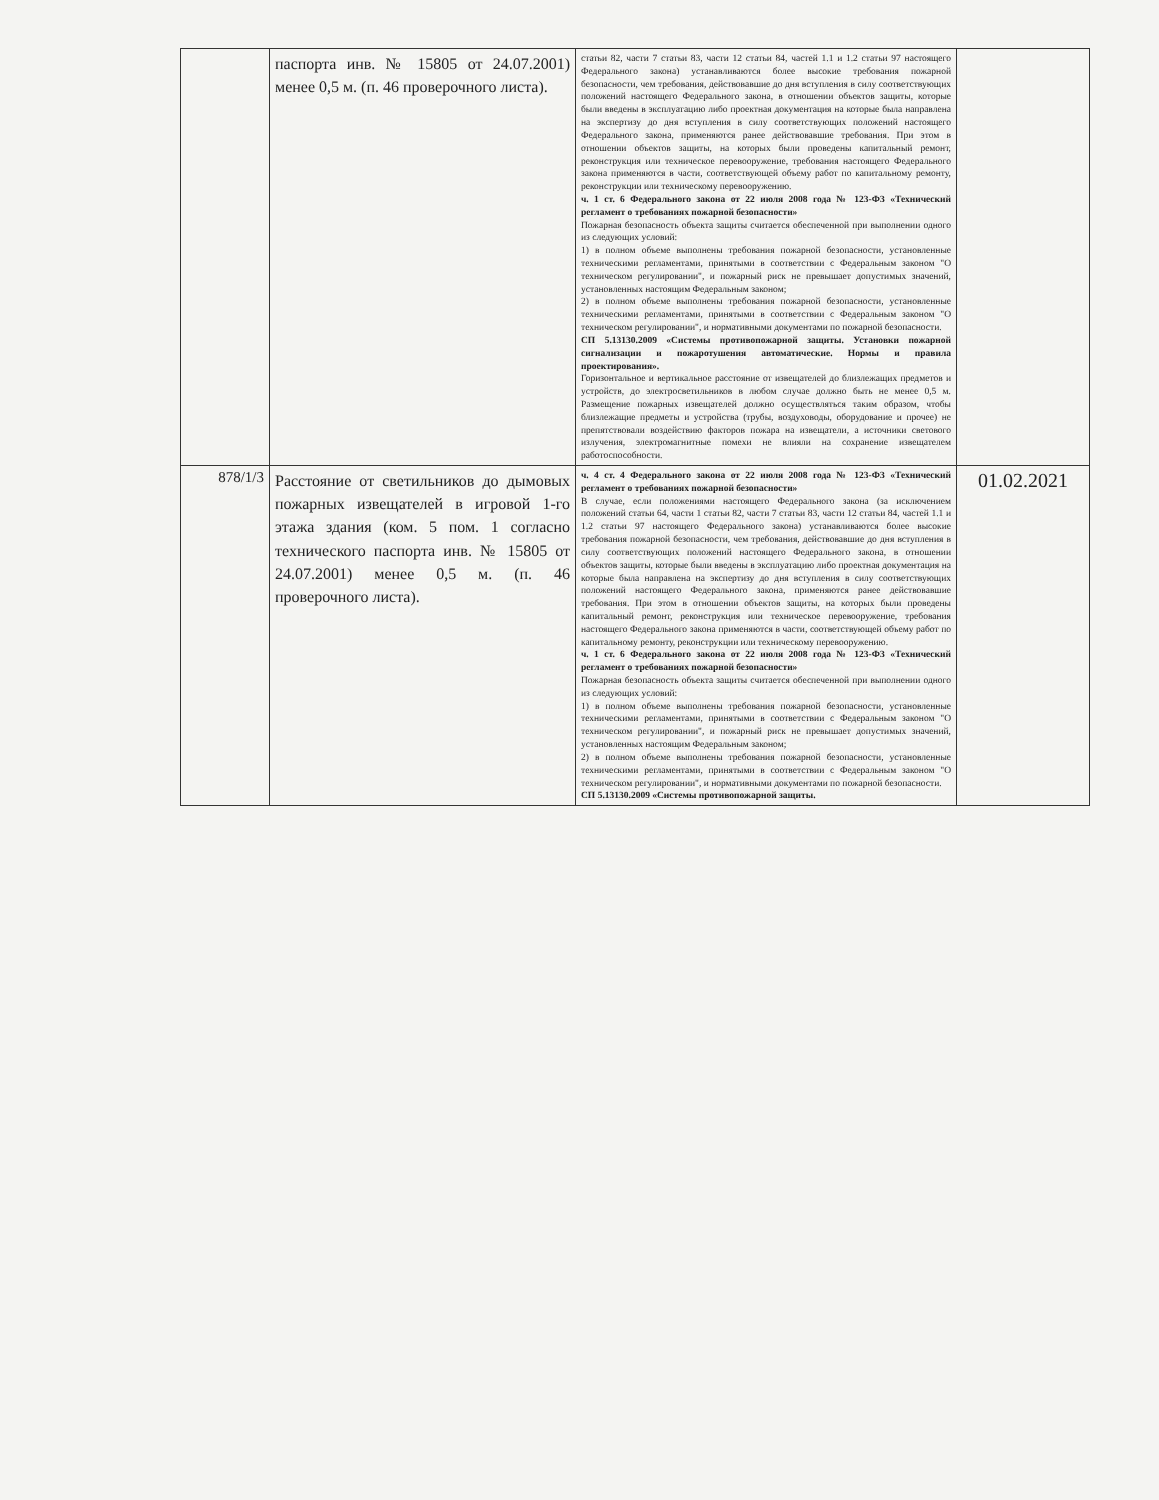| | паспорта инв. № 15805 от 24.07.2001) менее 0,5 м. (п. 46 проверочного листа). | статьи 82, части 7 статьи 83, части 12 статьи 84, частей 1.1 и 1.2 статьи 97 настоящего Федерального закона) устанавливаются более высокие требования пожарной безопасности, чем требования, действовавшие до дня вступления в силу соответствующих положений настоящего Федерального закона, в отношении объектов защиты, которые были введены в эксплуатацию либо проектная документация на которые была направлена на экспертизу до дня вступления в силу соответствующих положений настоящего Федерального закона, применяются ранее действовавшие требования. При этом в отношении объектов защиты, на которых были проведены капитальный ремонт, реконструкция или техническое перевооружение, требования настоящего Федерального закона применяются в части, соответствующей объему работ по капитальному ремонту, реконструкции или техническому перевооружению. ч. 1 ст. 6 Федерального закона от 22 июля 2008 года № 123-ФЗ «Технический регламент о требованиях пожарной безопасности» Пожарная безопасность объекта защиты считается обеспеченной при выполнении одного из следующих условий: 1) в полном объеме выполнены требования пожарной безопасности, установленные техническими регламентами, принятыми в соответствии с Федеральным законом "О техническом регулировании", и пожарный риск не превышает допустимых значений, установленных настоящим Федеральным законом; 2) в полном объеме выполнены требования пожарной безопасности, установленные техническими регламентами, принятыми в соответствии с Федеральным законом "О техническом регулировании", и нормативными документами по пожарной безопасности. СП 5.13130.2009 «Системы противопожарной защиты. Установки пожарной сигнализации и пожаротушения автоматические. Нормы и правила проектирования». Горизонтальное и вертикальное расстояние от извещателей до близлежащих предметов и устройств, до электросветильников в любом случае должно быть не менее 0,5 м. Размещение пожарных извещателей должно осуществляться таким образом, чтобы близлежащие предметы и устройства (трубы, воздуховоды, оборудование и прочее) не препятствовали воздействию факторов пожара на извещатели, а источники светового излучения, электромагнитные помехи не влияли на сохранение извещателем работоспособности. | |
| 878/1/3 | Расстояние от светильников до дымовых пожарных извещателей в игровой 1-го этажа здания (ком. 5 пом. 1 согласно технического паспорта инв. № 15805 от 24.07.2001) менее 0,5 м. (п. 46 проверочного листа). | ч. 4 ст. 4 Федерального закона от 22 июля 2008 года № 123-ФЗ «Технический регламент о требованиях пожарной безопасности» В случае, если положениями настоящего Федерального закона (за исключением положений статьи 64, части 1 статьи 82, части 7 статьи 83, части 12 статьи 84, частей 1.1 и 1.2 статьи 97 настоящего Федерального закона) устанавливаются более высокие требования пожарной безопасности, чем требования, действовавшие до дня вступления в силу соответствующих положений настоящего Федерального закона, в отношении объектов защиты, которые были введены в эксплуатацию либо проектная документация на которые была направлена на экспертизу до дня вступления в силу соответствующих положений настоящего Федерального закона, применяются ранее действовавшие требования. При этом в отношении объектов защиты, на которых были проведены капитальный ремонт, реконструкция или техническое перевооружение, требования настоящего Федерального закона применяются в части, соответствующей объему работ по капитальному ремонту, реконструкции или техническому перевооружению. ч. 1 ст. 6 Федерального закона от 22 июля 2008 года № 123-ФЗ «Технический регламент о требованиях пожарной безопасности» Пожарная безопасность объекта защиты считается обеспеченной при выполнении одного из следующих условий: 1) в полном объеме выполнены требования пожарной безопасности, установленные техническими регламентами, принятыми в соответствии с Федеральным законом "О техническом регулировании", и пожарный риск не превышает допустимых значений, установленных настоящим Федеральным законом; 2) в полном объеме выполнены требования пожарной безопасности, установленные техническими регламентами, принятыми в соответствии с Федеральным законом "О техническом регулировании", и нормативными документами по пожарной безопасности. СП 5.13130.2009 «Системы противопожарной защиты. | 01.02.2021 |